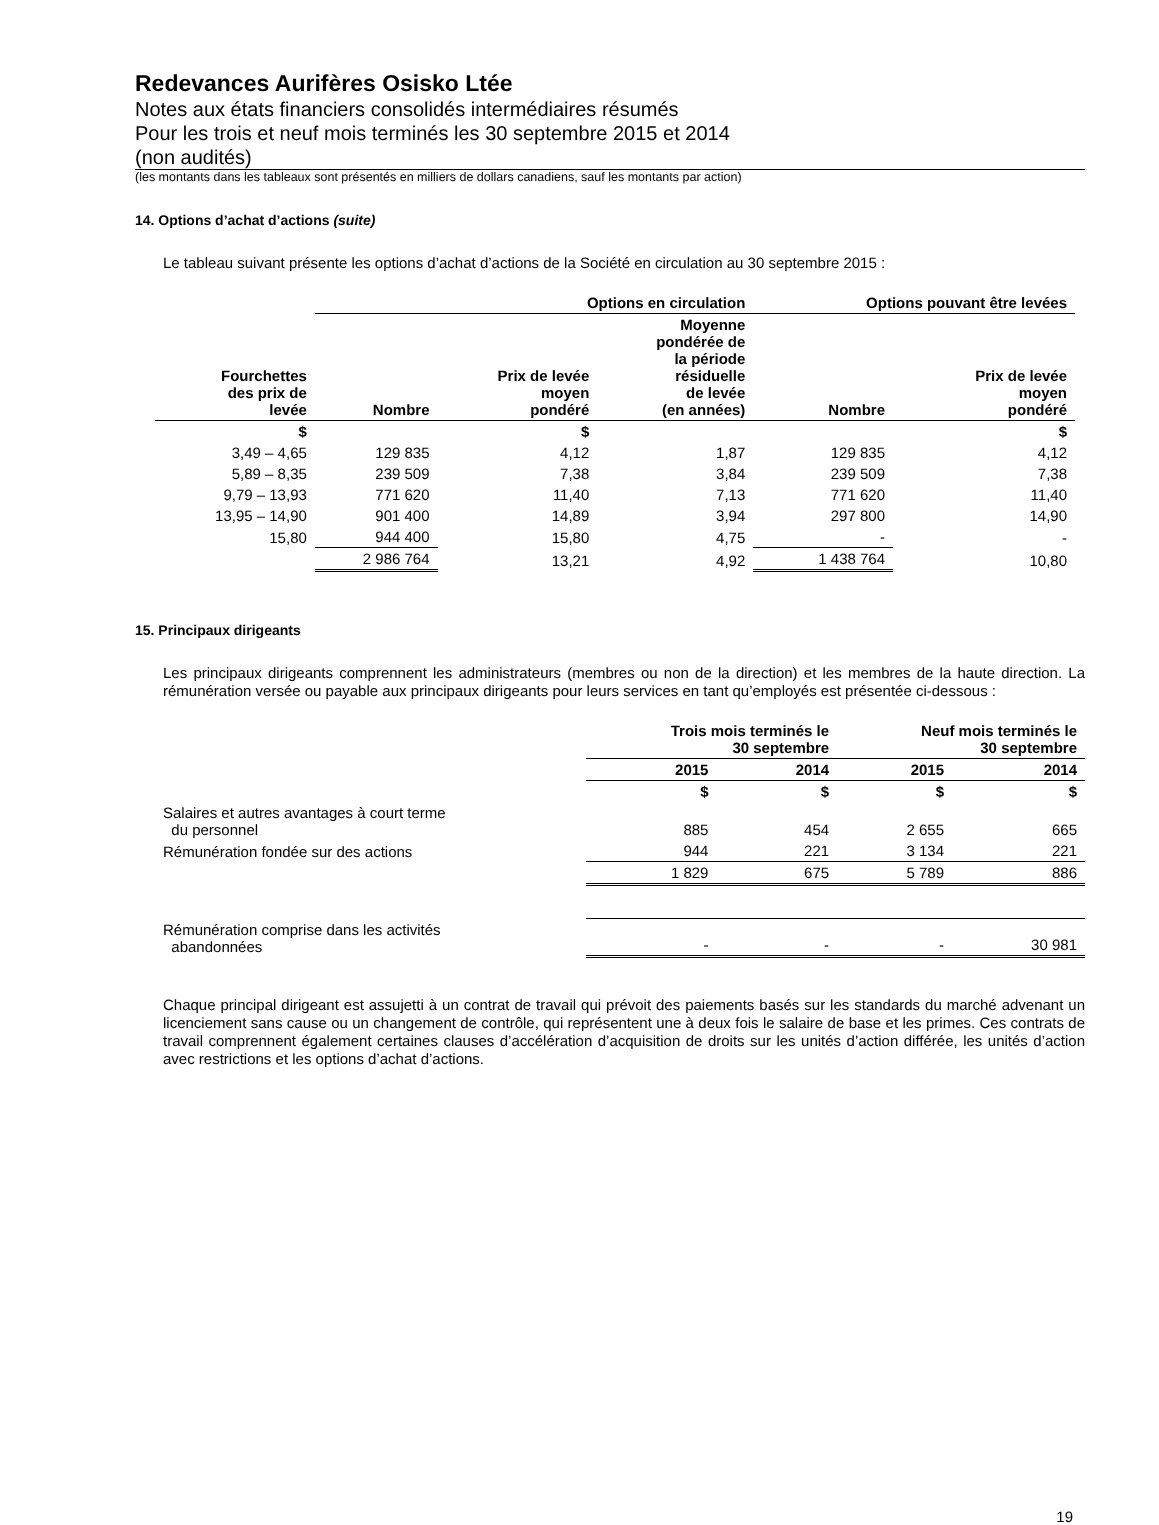Redevances Aurifères Osisko Ltée
Notes aux états financiers consolidés intermédiaires résumés
Pour les trois et neuf mois terminés les 30 septembre 2015 et 2014
(non audités)
(les montants dans les tableaux sont présentés en milliers de dollars canadiens, sauf les montants par action)
14. Options d’achat d’actions (suite)
Le tableau suivant présente les options d’achat d’actions de la Société en circulation au 30 septembre 2015 :
| | Options en circulation | | | Options pouvant être levées | |
| --- | --- | --- | --- | --- | --- |
| Fourchettes des prix de levée | Nombre | Prix de levée moyen pondéré | Moyenne pondérée de la période résiduelle de levée (en années) | Nombre | Prix de levée moyen pondéré |
| $ | | $ | | | $ |
| 3,49 – 4,65 | 129 835 | 4,12 | 1,87 | 129 835 | 4,12 |
| 5,89 – 8,35 | 239 509 | 7,38 | 3,84 | 239 509 | 7,38 |
| 9,79 – 13,93 | 771 620 | 11,40 | 7,13 | 771 620 | 11,40 |
| 13,95 – 14,90 | 901 400 | 14,89 | 3,94 | 297 800 | 14,90 |
| 15,80 | 944 400 | 15,80 | 4,75 | - | - |
| | 2 986 764 | 13,21 | 4,92 | 1 438 764 | 10,80 |
15. Principaux dirigeants
Les principaux dirigeants comprennent les administrateurs (membres ou non de la direction) et les membres de la haute direction. La rémunération versée ou payable aux principaux dirigeants pour leurs services en tant qu’employés est présentée ci-dessous :
| | Trois mois terminés le 30 septembre | | Neuf mois terminés le 30 septembre | |
| --- | --- | --- | --- | --- |
| | 2015 | 2014 | 2015 | 2014 |
| | $ | $ | $ | $ |
| Salaires et autres avantages à court terme du personnel | 885 | 454 | 2 655 | 665 |
| Rémunération fondée sur des actions | 944 | 221 | 3 134 | 221 |
| | 1 829 | 675 | 5 789 | 886 |
| Rémunération comprise dans les activités abandonnées | - | - | - | 30 981 |
Chaque principal dirigeant est assujetti à un contrat de travail qui prévoit des paiements basés sur les standards du marché advenant un licenciement sans cause ou un changement de contrôle, qui représentent une à deux fois le salaire de base et les primes. Ces contrats de travail comprennent également certaines clauses d’accélération d’acquisition de droits sur les unités d’action différée, les unités d’action avec restrictions et les options d’achat d’actions.
19